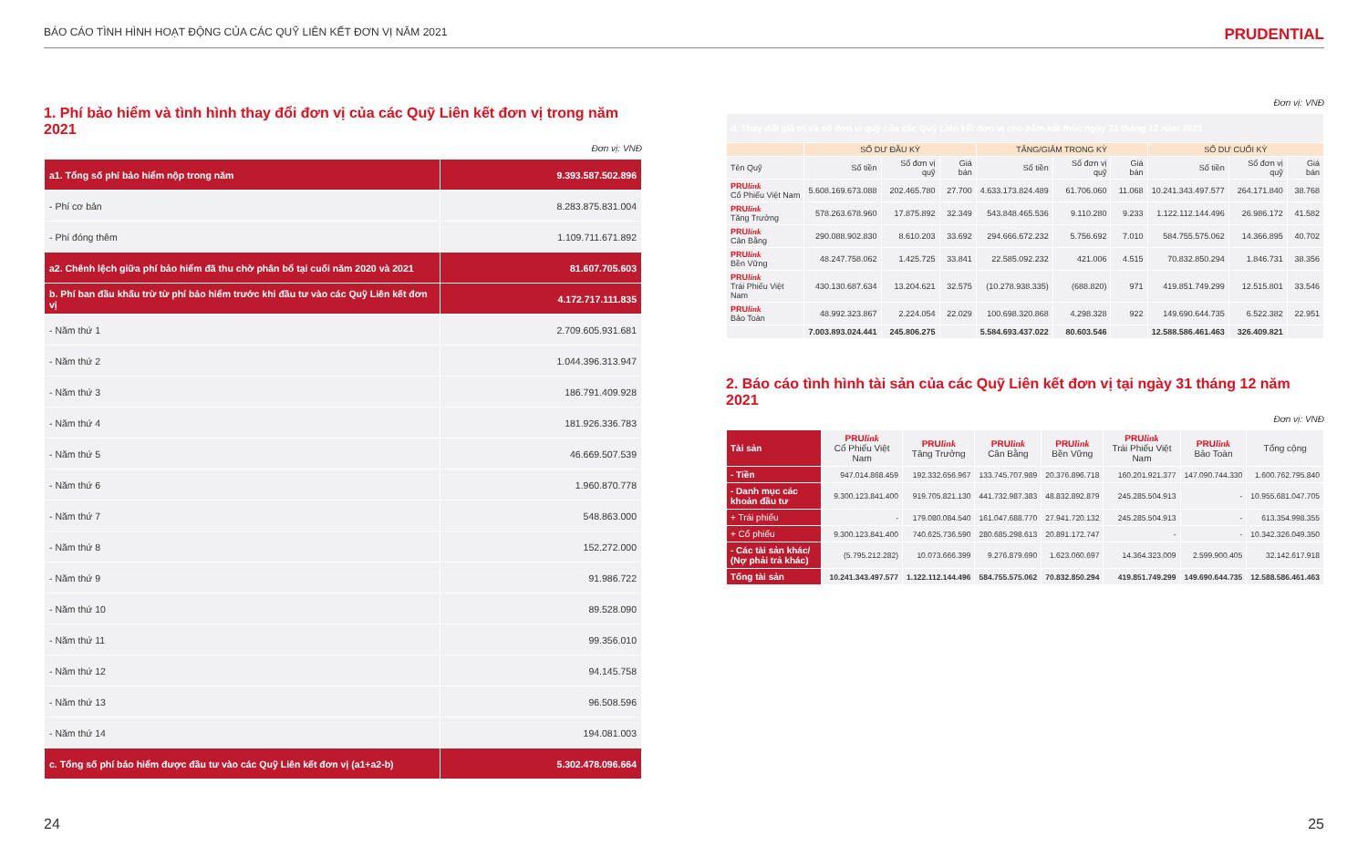BÁO CÁO TÌNH HÌNH HOẠT ĐỘNG CỦA CÁC QUỸ LIÊN KẾT ĐƠN VỊ NĂM 2021 PRUDENTIAL
1. Phí bảo hiểm và tình hình thay đổi đơn vị của các Quỹ Liên kết đơn vị trong năm 2021
Đơn vị: VNĐ
| a1. Tổng số phí bảo hiểm nộp trong năm | 9.393.587.502.896 |
| - Phí cơ bản | 8.283.875.831.004 |
| - Phí đóng thêm | 1.109.711.671.892 |
| a2. Chênh lệch giữa phí bảo hiểm đã thu chờ phân bổ tại cuối năm 2020 và 2021 | 81.607.705.603 |
| b. Phí ban đầu khấu trừ từ phí bảo hiểm trước khi đầu tư vào các Quỹ Liên kết đơn vị | 4.172.717.111.835 |
| - Năm thứ 1 | 2.709.605.931.681 |
| - Năm thứ 2 | 1.044.396.313.947 |
| - Năm thứ 3 | 186.791.409.928 |
| - Năm thứ 4 | 181.926.336.783 |
| - Năm thứ 5 | 46.669.507.539 |
| - Năm thứ 6 | 1.960.870.778 |
| - Năm thứ 7 | 548.863.000 |
| - Năm thứ 8 | 152.272.000 |
| - Năm thứ 9 | 91.986.722 |
| - Năm thứ 10 | 89.528.090 |
| - Năm thứ 11 | 99.356.010 |
| - Năm thứ 12 | 94.145.758 |
| - Năm thứ 13 | 96.508.596 |
| - Năm thứ 14 | 194.081.003 |
| c. Tổng số phí bảo hiểm được đầu tư vào các Quỹ Liên kết đơn vị (a1+a2-b) | 5.302.478.096.664 |
Đơn vị: VNĐ
| d. Thay đổi giá trị và số đơn vị quỹ của các Quỹ Liên kết đơn vị cho năm kết thúc ngày 31 tháng 12 năm 2021 | | | | | | | | | |
| | SỐ DƯ ĐẦU KỲ | | | TĂNG/GIẢM TRONG KỲ | | | SỐ DƯ CUỐI KỲ | | |
| Tên Quỹ | Số tiền | Số đơn vị quỹ | Giá bán | Số tiền | Số đơn vị quỹ | Giá bán | Số tiền | Số đơn vị quỹ | Giá bán |
| PRU link Cổ Phiếu Việt Nam | 5.608.169.673.088 | 202.465.780 | 27.700 | 4.633.173.824.489 | 61.706.060 | 11.068 | 10.241.343.497.577 | 264.171.840 | 38.768 |
| PRU link Tăng Trưởng | 578.263.678.960 | 17.875.892 | 32.349 | 543.848.465.536 | 9.110.280 | 9.233 | 1.122.112.144.496 | 26.986.172 | 41.582 |
| PRU link Cân Bằng | 290.088.902.830 | 8.610.203 | 33.692 | 294.666.672.232 | 5.756.692 | 7.010 | 584.755.575.062 | 14.366.895 | 40.702 |
| PRU link Bền Vững | 48.247.758.062 | 1.425.725 | 33.841 | 22.585.092.232 | 421.006 | 4.515 | 70.832.850.294 | 1.846.731 | 38.356 |
| PRU link Trái Phiếu Việt Nam | 430.130.687.634 | 13.204.621 | 32.575 | (10.278.938.335) | (688.820) | 971 | 419.851.749.299 | 12.515.801 | 33.546 |
| PRU link Bảo Toàn | 48.992.323.867 | 2.224.054 | 22.029 | 100.698.320.868 | 4.298.328 | 922 | 149.690.644.735 | 6.522.382 | 22.951 |
| | 7.003.893.024.441 | 245.806.275 | | 5.584.693.437.022 | 80.603.546 | | 12.588.586.461.463 | 326.409.821 | |
2. Báo cáo tình hình tài sản của các Quỹ Liên kết đơn vị tại ngày 31 tháng 12 năm 2021
Đơn vị: VNĐ
| Tài sản | PRU link Cổ Phiếu Việt Nam | PRU link Tăng Trưởng | PRU link Cân Bằng | PRU link Bền Vững | PRU link Trái Phiếu Việt Nam | PRU link Bảo Toàn | Tổng cộng |
| --- | --- | --- | --- | --- | --- | --- | --- |
| - Tiền | 947.014.868.459 | 192.332.656.967 | 133.745.707.989 | 20.376.896.718 | 160.201.921.377 | 147.090.744.330 | 1.600.762.795.840 |
| - Danh mục các khoản đầu tư | 9.300.123.841.400 | 919.705.821.130 | 441.732.987.383 | 48.832.892.879 | 245.285.504.913 | - | 10.955.681.047.705 |
| + Trái phiếu | - | 179.080.084.540 | 161.047.688.770 | 27.941.720.132 | 245.285.504.913 | - | 613.354.998.355 |
| + Cổ phiếu | 9.300.123.841.400 | 740.625.736.590 | 280.685.298.613 | 20.891.172.747 | - | - | 10.342.326.049.350 |
| - Các tài sản khác/ (Nợ phải trả khác) | (5.795.212.282) | 10.073.666.399 | 9.276.879.690 | 1.623.060.697 | 14.364.323.009 | 2.599.900.405 | 32.142.617.918 |
| Tổng tài sản | 10.241.343.497.577 | 1.122.112.144.496 | 584.755.575.062 | 70.832.850.294 | 419.851.749.299 | 149.690.644.735 | 12.588.586.461.463 |
24 25